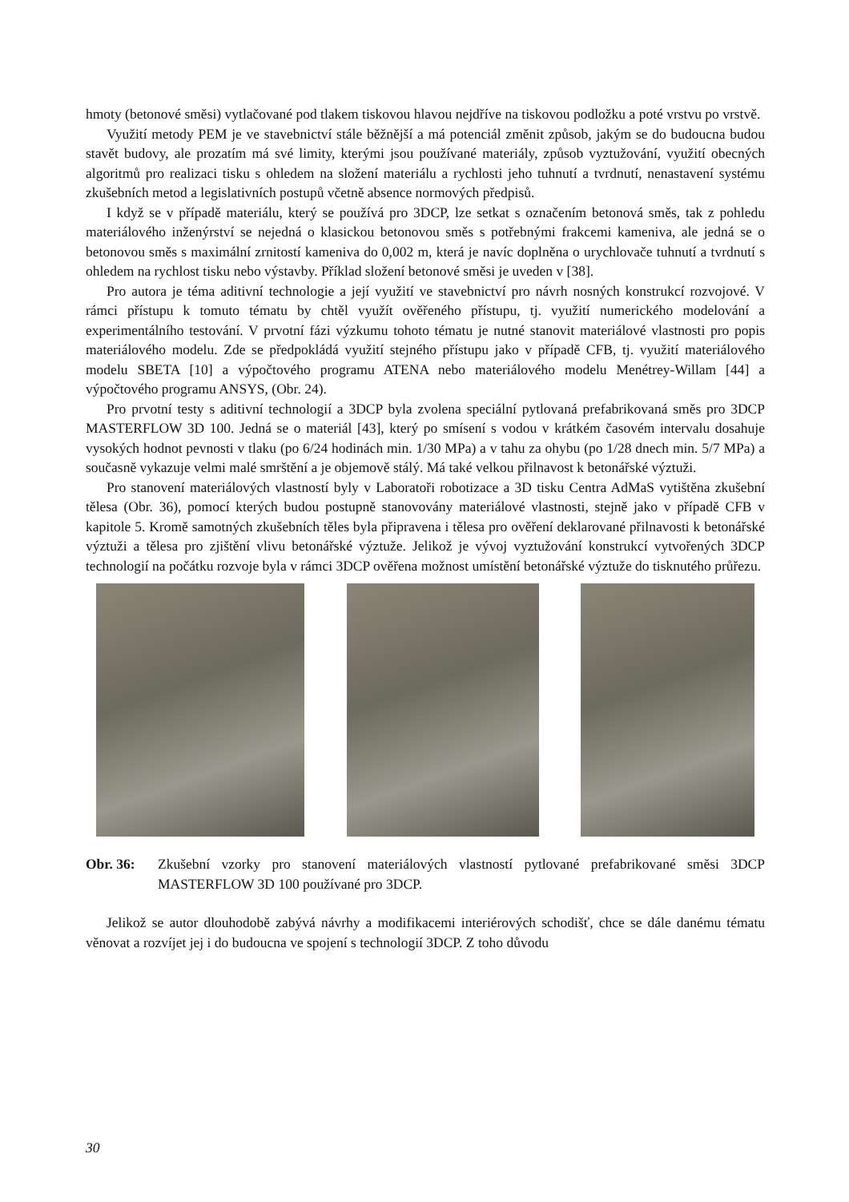hmoty (betonové směsi) vytlačované pod tlakem tiskovou hlavou nejdříve na tiskovou podložku a poté vrstvu po vrstvě.
Využití metody PEM je ve stavebnictví stále běžnější a má potenciál změnit způsob, jakým se do budoucna budou stavět budovy, ale prozatím má své limity, kterými jsou používané materiály, způsob vyztužování, využití obecných algoritmů pro realizaci tisku s ohledem na složení materiálu a rychlosti jeho tuhnutí a tvrdnutí, nenastavení systému zkušebních metod a legislativních postupů včetně absence normových předpisů.
I když se v případě materiálu, který se používá pro 3DCP, lze setkat s označením betonová směs, tak z pohledu materiálového inženýrství se nejedná o klasickou betonovou směs s potřebnými frakcemi kameniva, ale jedná se o betonovou směs s maximální zrnitostí kameniva do 0,002 m, která je navíc doplněna o urychlovače tuhnutí a tvrdnutí s ohledem na rychlost tisku nebo výstavby. Příklad složení betonové směsi je uveden v [38].
Pro autora je téma aditivní technologie a její využití ve stavebnictví pro návrh nosných konstrukcí rozvojové. V rámci přístupu k tomuto tématu by chtěl využít ověřeného přístupu, tj. využití numerického modelování a experimentálního testování. V prvotní fázi výzkumu tohoto tématu je nutné stanovit materiálové vlastnosti pro popis materiálového modelu. Zde se předpokládá využití stejného přístupu jako v případě CFB, tj. využití materiálového modelu SBETA [10] a výpočtového programu ATENA nebo materiálového modelu Menétrey-Willam [44] a výpočtového programu ANSYS, (Obr. 24).
Pro prvotní testy s aditivní technologií a 3DCP byla zvolena speciální pytlovaná prefabrikovaná směs pro 3DCP MASTERFLOW 3D 100. Jedná se o materiál [43], který po smísení s vodou v krátkém časovém intervalu dosahuje vysokých hodnot pevnosti v tlaku (po 6/24 hodinách min. 1/30 MPa) a v tahu za ohybu (po 1/28 dnech min. 5/7 MPa) a současně vykazuje velmi malé smrštění a je objemově stálý. Má také velkou přilnavost k betonářské výztuži.
Pro stanovení materiálových vlastností byly v Laboratoři robotizace a 3D tisku Centra AdMaS vytištěna zkušební tělesa (Obr. 36), pomocí kterých budou postupně stanovovány materiálové vlastnosti, stejně jako v případě CFB v kapitole 5. Kromě samotných zkušebních těles byla připravena i tělesa pro ověření deklarované přilnavosti k betonářské výztuži a tělesa pro zjištění vlivu betonářské výztuže. Jelikož je vývoj vyztužování konstrukcí vytvořených 3DCP technologií na počátku rozvoje byla v rámci 3DCP ověřena možnost umístění betonářské výztuže do tisknutého průřezu.
Obr. 36: Zkušební vzorky pro stanovení materiálových vlastností pytlované prefabrikované směsi 3DCP MASTERFLOW 3D 100 používané pro 3DCP.
Jelikož se autor dlouhodobě zabývá návrhy a modifikacemi interiérových schodišť, chce se dále danému tématu věnovat a rozvíjet jej i do budoucna ve spojení s technologií 3DCP. Z toho důvodu
30